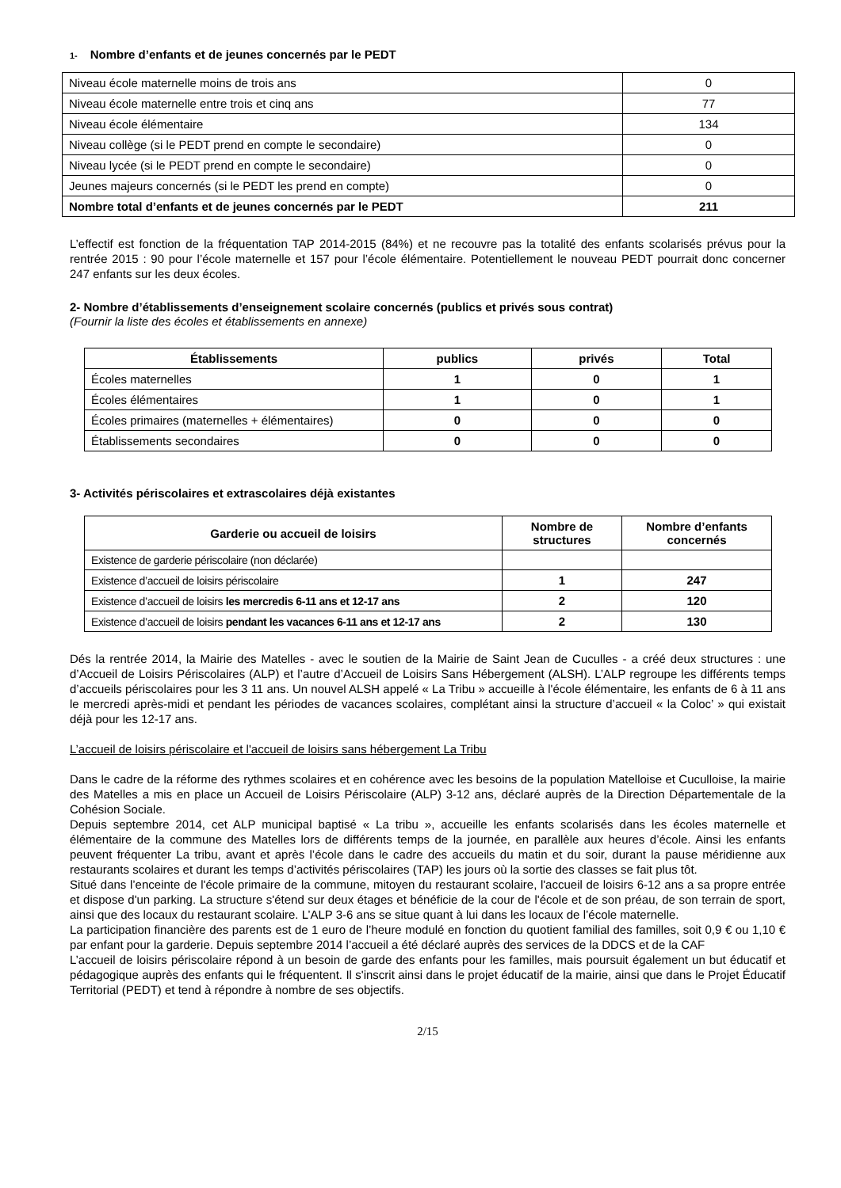1- Nombre d’enfants et de jeunes concernés par le PEDT
| Niveau école maternelle moins de trois ans | 0 |
| Niveau école maternelle entre trois et cinq ans | 77 |
| Niveau école élémentaire | 134 |
| Niveau collège (si le PEDT prend en compte le secondaire) | 0 |
| Niveau lycée (si le PEDT prend en compte le secondaire) | 0 |
| Jeunes majeurs concernés (si le PEDT les prend en compte) | 0 |
| Nombre total d’enfants et de jeunes concernés par le PEDT | 211 |
L’effectif est fonction de la fréquentation TAP 2014-2015 (84%) et ne recouvre pas la totalité des enfants scolarisés prévus pour la rentrée 2015 : 90 pour l’école maternelle et 157 pour l’école élémentaire. Potentiellement le nouveau PEDT pourrait donc concerner 247 enfants sur les deux écoles.
2- Nombre d’établissements d’enseignement scolaire concernés (publics et privés sous contrat)
(Fournir la liste des écoles et établissements en annexe)
| Établissements | publics | privés | Total |
| --- | --- | --- | --- |
| Écoles maternelles | 1 | 0 | 1 |
| Écoles élémentaires | 1 | 0 | 1 |
| Écoles primaires (maternelles + élémentaires) | 0 | 0 | 0 |
| Établissements secondaires | 0 | 0 | 0 |
3- Activités périscolaires et extrascolaires déjà existantes
| Garderie ou accueil de loisirs | Nombre de structures | Nombre d’enfants concernés |
| --- | --- | --- |
| Existence de garderie périscolaire (non déclarée) | | |
| Existence d’accueil de loisirs périscolaire | 1 | 247 |
| Existence d’accueil de loisirs les mercredis 6-11 ans et 12-17 ans | 2 | 120 |
| Existence d’accueil de loisirs pendant les vacances 6-11 ans et 12-17 ans | 2 | 130 |
Dés la rentrée 2014, la Mairie des Matelles - avec le soutien de la Mairie de Saint Jean de Cuculles - a créé deux structures : une d’Accueil de Loisirs Périscolaires (ALP) et l’autre d’Accueil de Loisirs Sans Hébergement (ALSH). L’ALP regroupe les différents temps d’accueils périscolaires pour les 3 11 ans. Un nouvel ALSH appelé « La Tribu » accueille à l'école élémentaire, les enfants de 6 à 11 ans le mercredi après-midi et pendant les périodes de vacances scolaires, complétant ainsi la structure d’accueil « la Coloc’ » qui existait déjà pour les 12-17 ans.
L’accueil de loisirs périscolaire et l'accueil de loisirs sans hébergement La Tribu
Dans le cadre de la réforme des rythmes scolaires et en cohérence avec les besoins de la population Matelloise et Cuculloise, la mairie des Matelles a mis en place un Accueil de Loisirs Périscolaire (ALP) 3-12 ans, déclaré auprès de la Direction Départementale de la Cohésion Sociale.
Depuis septembre 2014, cet ALP municipal baptisé « La tribu », accueille les enfants scolarisés dans les écoles maternelle et élémentaire de la commune des Matelles lors de différents temps de la journée, en parallèle aux heures d’école. Ainsi les enfants peuvent fréquenter La tribu, avant et après l’école dans le cadre des accueils du matin et du soir, durant la pause méridienne aux restaurants scolaires et durant les temps d’activités périscolaires (TAP) les jours où la sortie des classes se fait plus tôt.
Situé dans l’enceinte de l'école primaire de la commune, mitoyen du restaurant scolaire, l'accueil de loisirs 6-12 ans a sa propre entrée et dispose d'un parking. La structure s'étend sur deux étages et bénéficie de la cour de l'école et de son préau, de son terrain de sport, ainsi que des locaux du restaurant scolaire. L’ALP 3-6 ans se situe quant à lui dans les locaux de l’école maternelle.
La participation financière des parents est de 1 euro de l’heure modulé en fonction du quotient familial des familles, soit 0,9 € ou 1,10 € par enfant pour la garderie. Depuis septembre 2014 l’accueil a été déclaré auprès des services de la DDCS et de la CAF
L’accueil de loisirs périscolaire répond à un besoin de garde des enfants pour les familles, mais poursuit également un but éducatif et pédagogique auprès des enfants qui le fréquentent. Il s'inscrit ainsi dans le projet éducatif de la mairie, ainsi que dans le Projet Éducatif Territorial (PEDT) et tend à répondre à nombre de ses objectifs.
2/15